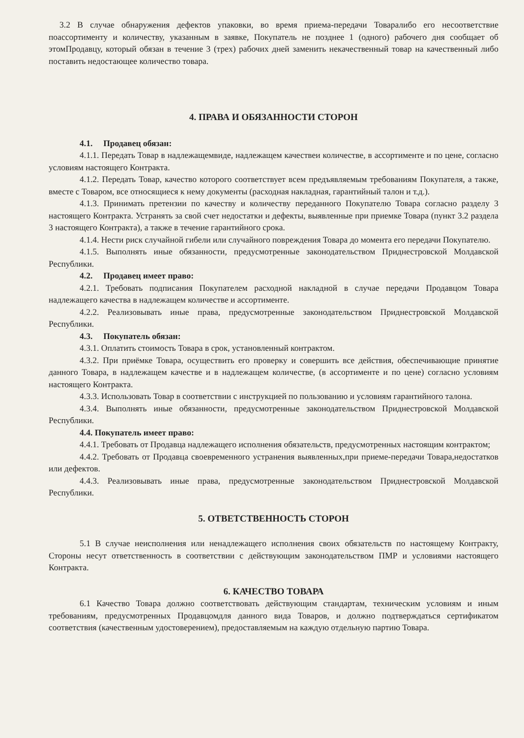3.2 В случае обнаружения дефектов упаковки, во время приема-передачи Товаралибо его несоответствие поассортименту и количеству, указанным в заявке, Покупатель не позднее 1 (одного) рабочего дня сообщает об этомПродавцу, который обязан в течение 3 (трех) рабочих дней заменить некачественный товар на качественный либо поставить недостающее количество товара.
4. ПРАВА И ОБЯЗАННОСТИ СТОРОН
4.1. Продавец обязан:
4.1.1. Передать Товар в надлежащемвиде, надлежащем качествеи количестве, в ассортименте и по цене, согласно условиям настоящего Контракта.
4.1.2. Передать Товар, качество которого соответствует всем предъявляемым требованиям Покупателя, а также, вместе с Товаром, все относящиеся к нему документы (расходная накладная, гарантийный талон и т.д.).
4.1.3. Принимать претензии по качеству и количеству переданного Покупателю Товара согласно разделу 3 настоящего Контракта. Устранять за свой счет недостатки и дефекты, выявленные при приемке Товара (пункт 3.2 раздела 3 настоящего Контракта), а также в течение гарантийного срока.
4.1.4. Нести риск случайной гибели или случайного повреждения Товара до момента его передачи Покупателю.
4.1.5. Выполнять иные обязанности, предусмотренные законодательством Приднестровской Молдавской Республики.
4.2. Продавец имеет право:
4.2.1. Требовать подписания Покупателем расходной накладной в случае передачи Продавцом Товара надлежащего качества в надлежащем количестве и ассортименте.
4.2.2. Реализовывать иные права, предусмотренные законодательством Приднестровской Молдавской Республики.
4.3. Покупатель обязан:
4.3.1. Оплатить стоимость Товара в срок, установленный контрактом.
4.3.2. При приёмке Товара, осуществить его проверку и совершить все действия, обеспечивающие принятие данного Товара, в надлежащем качестве и в надлежащем количестве, (в ассортименте и по цене) согласно условиям настоящего Контракта.
4.3.3. Использовать Товар в соответствии с инструкцией по пользованию и условиям гарантийного талона.
4.3.4. Выполнять иные обязанности, предусмотренные законодательством Приднестровской Молдавской Республики.
4.4. Покупатель имеет право:
4.4.1. Требовать от Продавца надлежащего исполнения обязательств, предусмотренных настоящим контрактом;
4.4.2. Требовать от Продавца своевременного устранения выявленных,при приеме-передачи Товара,недостатков или дефектов.
4.4.3. Реализовывать иные права, предусмотренные законодательством Приднестровской Молдавской Республики.
5. ОТВЕТСТВЕННОСТЬ СТОРОН
5.1 В случае неисполнения или ненадлежащего исполнения своих обязательств по настоящему Контракту, Стороны несут ответственность в соответствии с действующим законодательством ПМР и условиями настоящего Контракта.
6. КАЧЕСТВО ТОВАРА
6.1 Качество Товара должно соответствовать действующим стандартам, техническим условиям и иным требованиям, предусмотренных Продавцомдля данного вида Товаров, и должно подтверждаться сертификатом соответствия (качественным удостоверением), предоставляемым на каждую отдельную партию Товара.